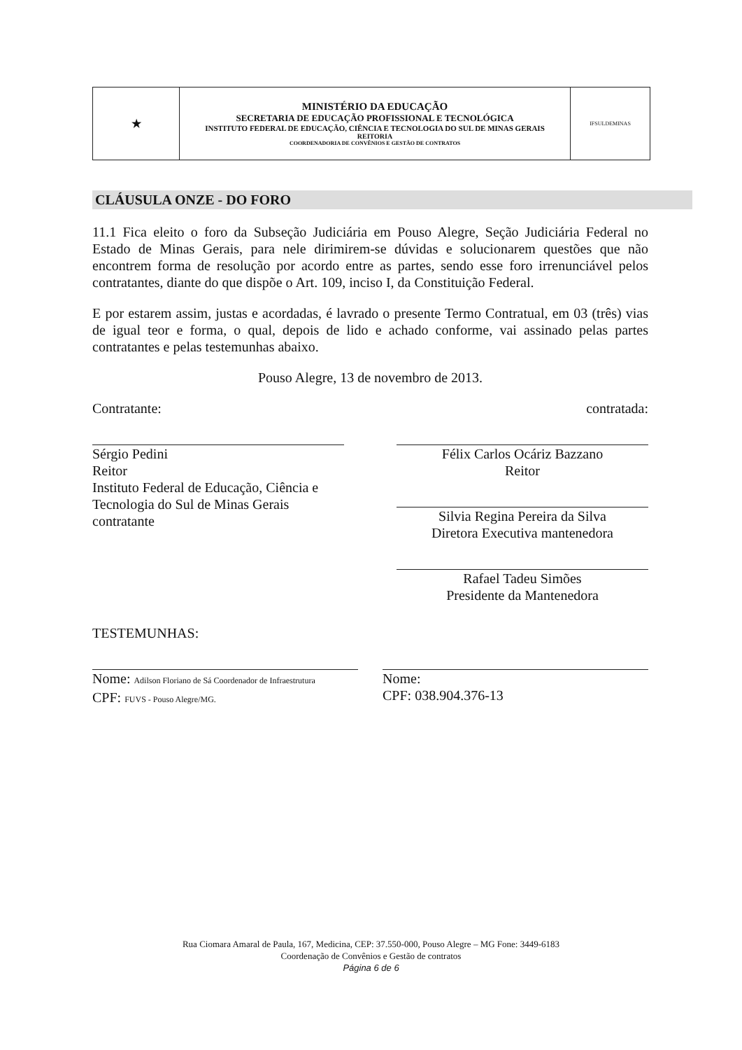| ★ | MINISTÉRIO DA EDUCAÇÃO SECRETARIA DE EDUCAÇÃO PROFISSIONAL E TECNOLÓGICA INSTITUTO FEDERAL DE EDUCAÇÃO, CIÊNCIA E TECNOLOGIA DO SUL DE MINAS GERAIS REITORIA COORDENADORIA DE CONVÊNIOS E GESTÃO DE CONTRATOS | IFSULDEMINAS |
CLÁUSULA ONZE - DO FORO
11.1 Fica eleito o foro da Subseção Judiciária em Pouso Alegre, Seção Judiciária Federal no Estado de Minas Gerais, para nele dirimirem-se dúvidas e solucionarem questões que não encontrem forma de resolução por acordo entre as partes, sendo esse foro irrenunciável pelos contratantes, diante do que dispõe o Art. 109, inciso I, da Constituição Federal.
E por estarem assim, justas e acordadas, é lavrado o presente Termo Contratual, em 03 (três) vias de igual teor e forma, o qual, depois de lido e achado conforme, vai assinado pelas partes contratantes e pelas testemunhas abaixo.
Pouso Alegre, 13 de novembro de 2013.
Contratante:
Sérgio Pedini
Reitor
Instituto Federal de Educação, Ciência e Tecnologia do Sul de Minas Gerais
contratante
contratada:
Félix Carlos Ocáriz Bazzano
Reitor
Silvia Regina Pereira da Silva
Diretora Executiva mantenedora
Rafael Tadeu Simões
Presidente da Mantenedora
TESTEMUNHAS:
Nome: Adilson Floriano de Sá Coordenador de Infraestrutura
CPF: FUVS - Pouso Alegre/MG.
Nome:
CPF: 038.904.376-13
Rua Ciomara Amaral de Paula, 167, Medicina, CEP: 37.550-000, Pouso Alegre – MG Fone: 3449-6183
Coordenação de Convênios e Gestão de contratos
Página 6 de 6